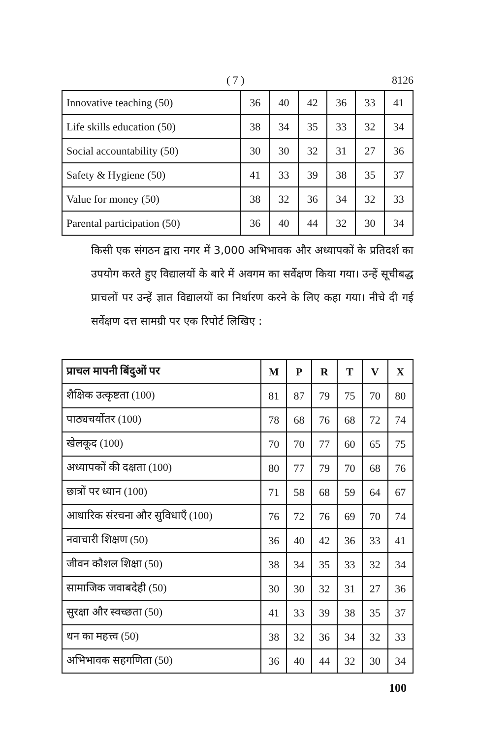( 7 ) 8126
| Innovative teaching (50) | 36 | 40 | 42 | 36 | 33 | 41 |
| Life skills education (50) | 38 | 34 | 35 | 33 | 32 | 34 |
| Social accountability (50) | 30 | 30 | 32 | 31 | 27 | 36 |
| Safety & Hygiene (50) | 41 | 33 | 39 | 38 | 35 | 37 |
| Value for money (50) | 38 | 32 | 36 | 34 | 32 | 33 |
| Parental participation (50) | 36 | 40 | 44 | 32 | 30 | 34 |
किसी एक संगठन द्वारा नगर में 3,000 अभिभावक और अध्यापकों के प्रतिदर्श का उपयोग करते हुए विद्यालयों के बारे में अवगम का सर्वेक्षण किया गया। उन्हें सूचीबद्ध प्राचलों पर उन्हें ज्ञात विद्यालयों का निर्धारण करने के लिए कहा गया। नीचे दी गई सर्वेक्षण दत्त सामग्री पर एक रिपोर्ट लिखिए :
| प्राचल मापनी बिंदुओं पर | M | P | R | T | V | X |
| --- | --- | --- | --- | --- | --- | --- |
| शैक्षिक उत्कृष्टता (100) | 81 | 87 | 79 | 75 | 70 | 80 |
| पाठ्यचर्योतर (100) | 78 | 68 | 76 | 68 | 72 | 74 |
| खेलकूद (100) | 70 | 70 | 77 | 60 | 65 | 75 |
| अध्यापकों की दक्षता (100) | 80 | 77 | 79 | 70 | 68 | 76 |
| छात्रों पर ध्यान (100) | 71 | 58 | 68 | 59 | 64 | 67 |
| आधारिक संरचना और सुविधाएँ (100) | 76 | 72 | 76 | 69 | 70 | 74 |
| नवाचारी शिक्षण (50) | 36 | 40 | 42 | 36 | 33 | 41 |
| जीवन कौशल शिक्षा (50) | 38 | 34 | 35 | 33 | 32 | 34 |
| सामाजिक जवाबदेही (50) | 30 | 30 | 32 | 31 | 27 | 36 |
| सुरक्षा और स्वच्छता (50) | 41 | 33 | 39 | 38 | 35 | 37 |
| धन का महत्त्व (50) | 38 | 32 | 36 | 34 | 32 | 33 |
| अभिभावक सहगणिता (50) | 36 | 40 | 44 | 32 | 30 | 34 |
100